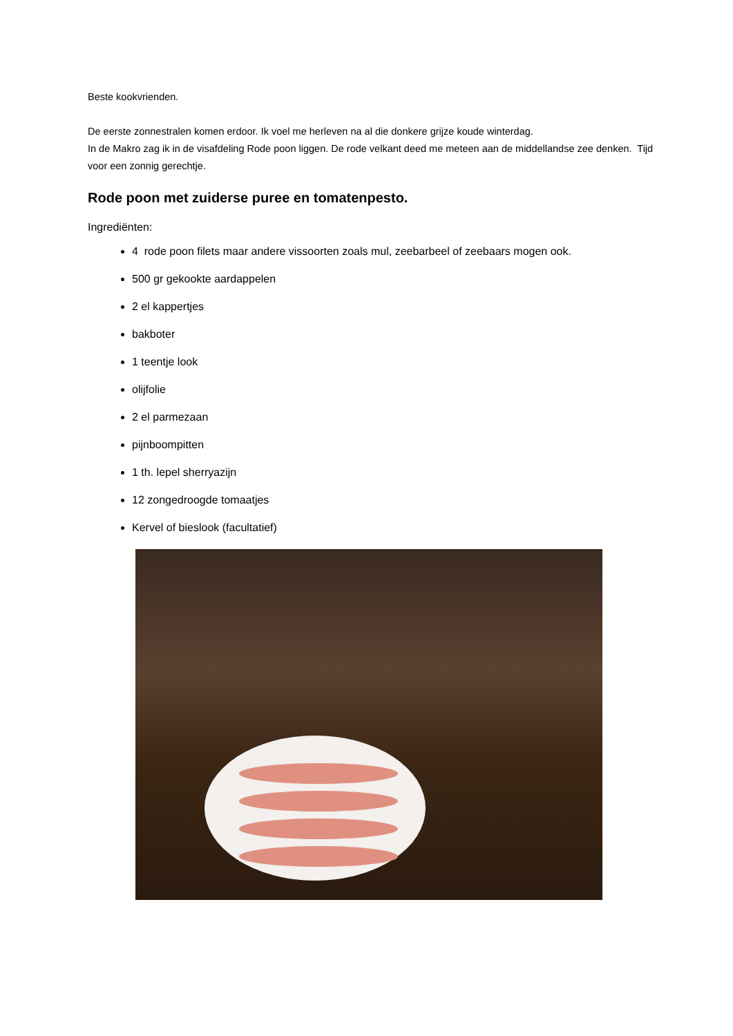Beste kookvrienden.
De eerste zonnestralen komen erdoor. Ik voel me herleven na al die donkere grijze koude winterdag.
In de Makro zag ik in de visafdeling Rode poon liggen. De rode velkant deed me meteen aan de middellandse zee denken. Tijd voor een zonnig gerechtje.
Rode poon met zuiderse puree en tomatenpesto.
Ingrediënten:
4 rode poon filets maar andere vissoorten zoals mul, zeebarbeel of zeebaars mogen ook.
500 gr gekookte aardappelen
2 el kappertjes
bakboter
1 teentje look
olijfolie
2 el parmezaan
pijnboompitten
1 th. lepel sherryazijn
12 zongedroogde tomaatjes
Kervel of bieslook (facultatief)